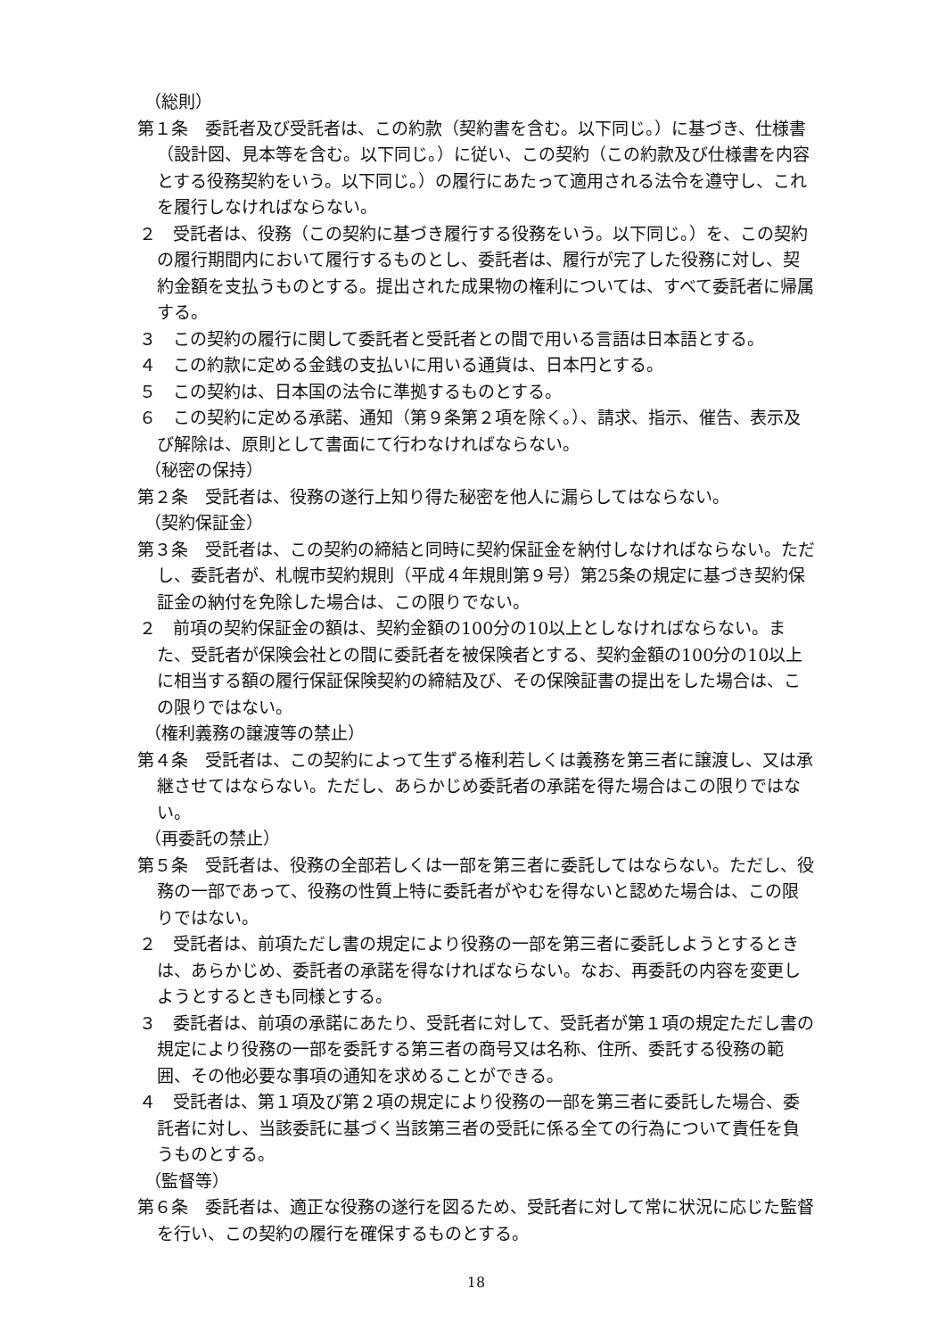（総則）
第１条　委託者及び受託者は、この約款（契約書を含む。以下同じ。）に基づき、仕様書（設計図、見本等を含む。以下同じ。）に従い、この契約（この約款及び仕様書を内容とする役務契約をいう。以下同じ。）の履行にあたって適用される法令を遵守し、これを履行しなければならない。
２　受託者は、役務（この契約に基づき履行する役務をいう。以下同じ。）を、この契約の履行期間内において履行するものとし、委託者は、履行が完了した役務に対し、契約金額を支払うものとする。提出された成果物の権利については、すべて委託者に帰属する。
３　この契約の履行に関して委託者と受託者との間で用いる言語は日本語とする。
４　この約款に定める金銭の支払いに用いる通貨は、日本円とする。
５　この契約は、日本国の法令に準拠するものとする。
６　この契約に定める承諾、通知（第９条第２項を除く。）、請求、指示、催告、表示及び解除は、原則として書面にて行わなければならない。
（秘密の保持）
第２条　受託者は、役務の遂行上知り得た秘密を他人に漏らしてはならない。
（契約保証金）
第３条　受託者は、この契約の締結と同時に契約保証金を納付しなければならない。ただし、委託者が、札幌市契約規則（平成４年規則第９号）第25条の規定に基づき契約保証金の納付を免除した場合は、この限りでない。
２　前項の契約保証金の額は、契約金額の100分の10以上としなければならない。また、受託者が保険会社との間に委託者を被保険者とする、契約金額の100分の10以上に相当する額の履行保証保険契約の締結及び、その保険証書の提出をした場合は、この限りではない。
（権利義務の譲渡等の禁止）
第４条　受託者は、この契約によって生ずる権利若しくは義務を第三者に譲渡し、又は承継させてはならない。ただし、あらかじめ委託者の承諾を得た場合はこの限りではない。
（再委託の禁止）
第５条　受託者は、役務の全部若しくは一部を第三者に委託してはならない。ただし、役務の一部であって、役務の性質上特に委託者がやむを得ないと認めた場合は、この限りではない。
２　受託者は、前項ただし書の規定により役務の一部を第三者に委託しようとするときは、あらかじめ、委託者の承諾を得なければならない。なお、再委託の内容を変更しようとするときも同様とする。
３　委託者は、前項の承諾にあたり、受託者に対して、受託者が第１項の規定ただし書の規定により役務の一部を委託する第三者の商号又は名称、住所、委託する役務の範囲、その他必要な事項の通知を求めることができる。
４　受託者は、第１項及び第２項の規定により役務の一部を第三者に委託した場合、委託者に対し、当該委託に基づく当該第三者の受託に係る全ての行為について責任を負うものとする。
（監督等）
第６条　委託者は、適正な役務の遂行を図るため、受託者に対して常に状況に応じた監督を行い、この契約の履行を確保するものとする。
18